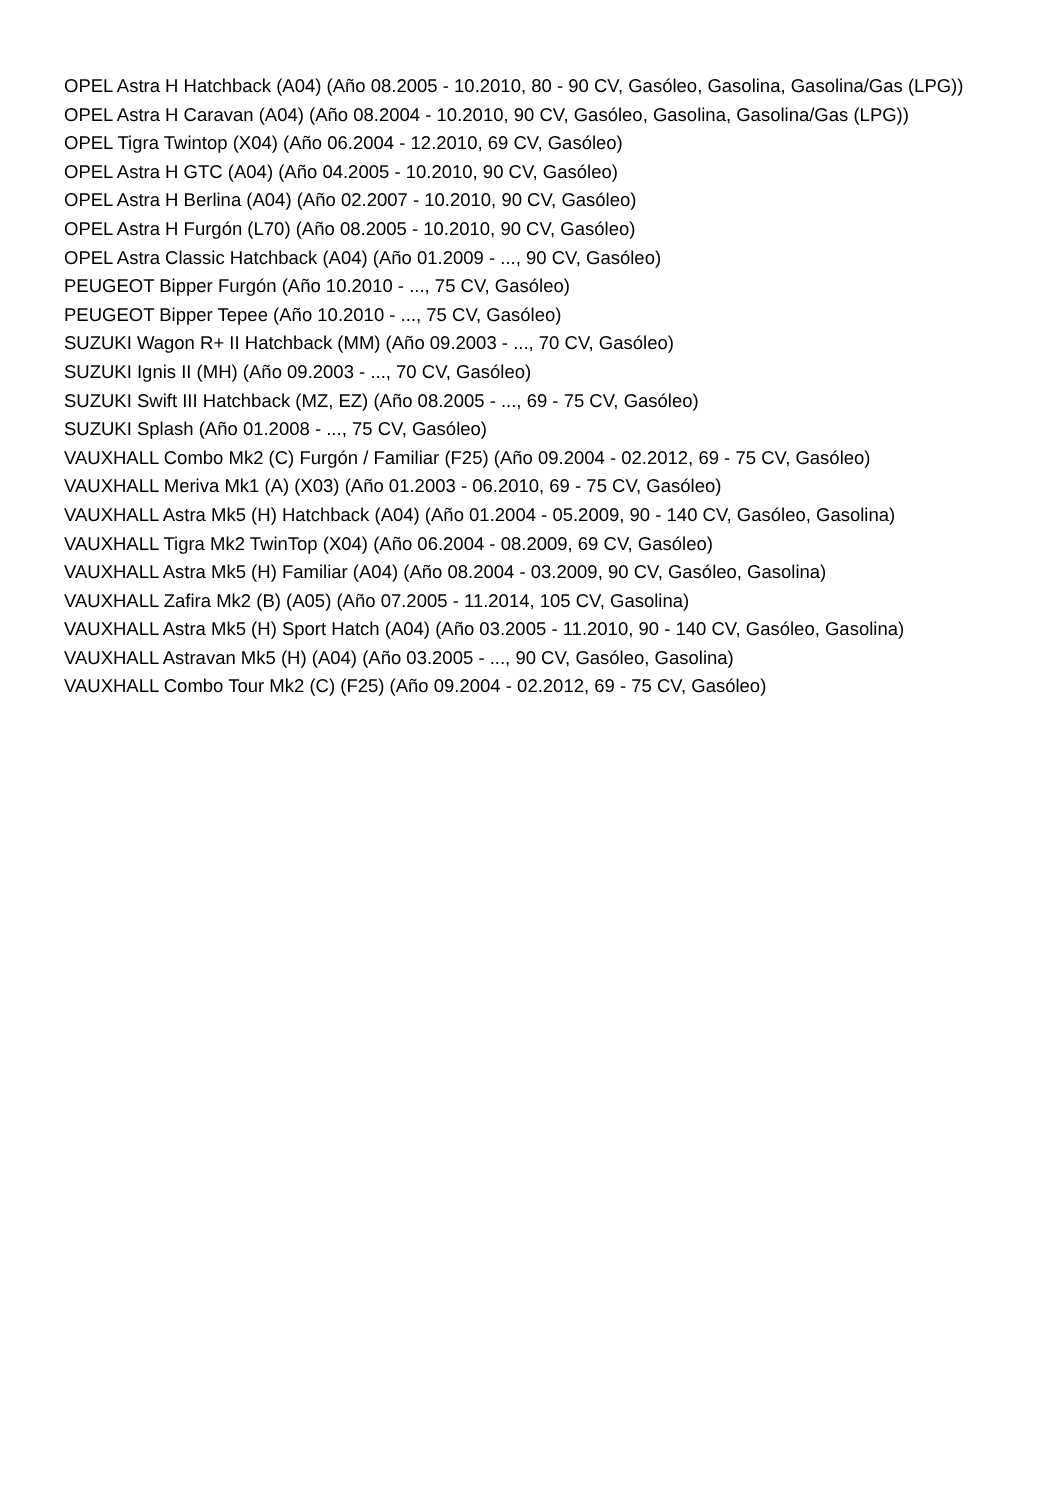OPEL Astra H Hatchback (A04) (Año 08.2005 - 10.2010, 80 - 90 CV, Gasóleo, Gasolina, Gasolina/Gas (LPG))
OPEL Astra H Caravan (A04) (Año 08.2004 - 10.2010, 90 CV, Gasóleo, Gasolina, Gasolina/Gas (LPG))
OPEL Tigra Twintop (X04) (Año 06.2004 - 12.2010, 69 CV, Gasóleo)
OPEL Astra H GTC (A04) (Año 04.2005 - 10.2010, 90 CV, Gasóleo)
OPEL Astra H Berlina (A04) (Año 02.2007 - 10.2010, 90 CV, Gasóleo)
OPEL Astra H Furgón (L70) (Año 08.2005 - 10.2010, 90 CV, Gasóleo)
OPEL Astra Classic Hatchback (A04) (Año 01.2009 - ..., 90 CV, Gasóleo)
PEUGEOT Bipper Furgón (Año 10.2010 - ..., 75 CV, Gasóleo)
PEUGEOT Bipper Tepee (Año 10.2010 - ..., 75 CV, Gasóleo)
SUZUKI Wagon R+ II Hatchback (MM) (Año 09.2003 - ..., 70 CV, Gasóleo)
SUZUKI Ignis II (MH) (Año 09.2003 - ..., 70 CV, Gasóleo)
SUZUKI Swift III Hatchback (MZ, EZ) (Año 08.2005 - ..., 69 - 75 CV, Gasóleo)
SUZUKI Splash (Año 01.2008 - ..., 75 CV, Gasóleo)
VAUXHALL Combo Mk2 (C) Furgón / Familiar (F25) (Año 09.2004 - 02.2012, 69 - 75 CV, Gasóleo)
VAUXHALL Meriva Mk1 (A) (X03) (Año 01.2003 - 06.2010, 69 - 75 CV, Gasóleo)
VAUXHALL Astra Mk5 (H) Hatchback (A04) (Año 01.2004 - 05.2009, 90 - 140 CV, Gasóleo, Gasolina)
VAUXHALL Tigra Mk2 TwinTop (X04) (Año 06.2004 - 08.2009, 69 CV, Gasóleo)
VAUXHALL Astra Mk5 (H) Familiar (A04) (Año 08.2004 - 03.2009, 90 CV, Gasóleo, Gasolina)
VAUXHALL Zafira Mk2 (B) (A05) (Año 07.2005 - 11.2014, 105 CV, Gasolina)
VAUXHALL Astra Mk5 (H) Sport Hatch (A04) (Año 03.2005 - 11.2010, 90 - 140 CV, Gasóleo, Gasolina)
VAUXHALL Astravan Mk5 (H) (A04) (Año 03.2005 - ..., 90 CV, Gasóleo, Gasolina)
VAUXHALL Combo Tour Mk2 (C) (F25) (Año 09.2004 - 02.2012, 69 - 75 CV, Gasóleo)